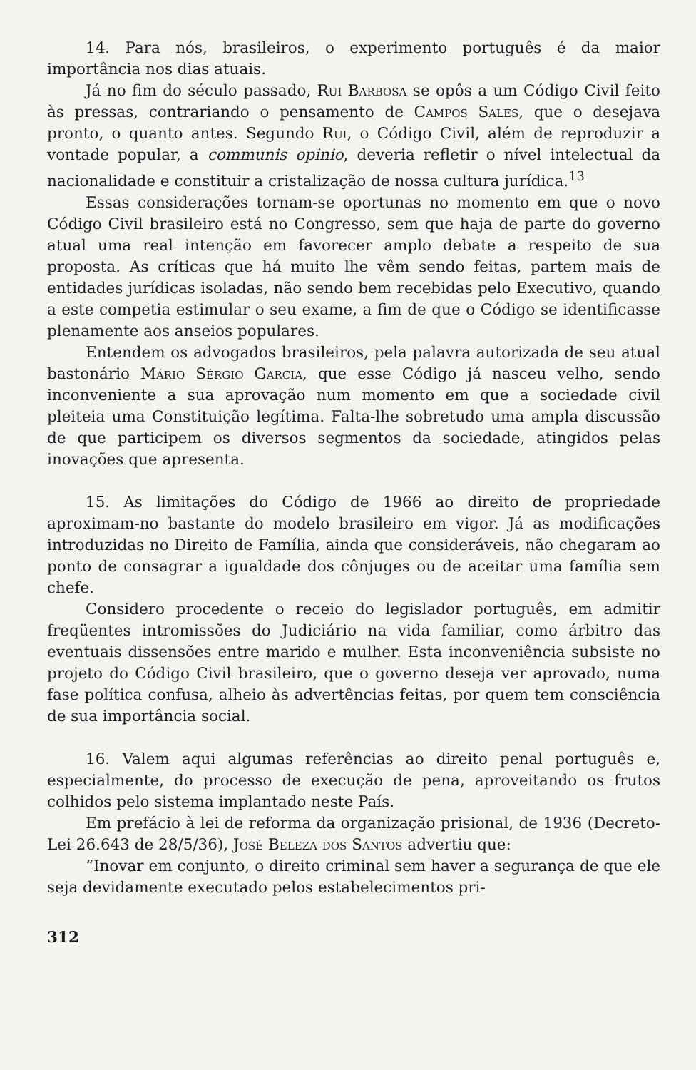14. Para nós, brasileiros, o experimento português é da maior importância nos dias atuais.
Já no fim do século passado, Rui Barbosa se opôs a um Código Civil feito às pressas, contrariando o pensamento de Campos Sales, que o desejava pronto, o quanto antes. Segundo Rui, o Código Civil, além de reproduzir a vontade popular, a communis opinio, deveria refletir o nível intelectual da nacionalidade e constituir a cristalização de nossa cultura jurídica.<sup>13</sup>
Essas considerações tornam-se oportunas no momento em que o novo Código Civil brasileiro está no Congresso, sem que haja de parte do governo atual uma real intenção em favorecer amplo debate a respeito de sua proposta. As críticas que há muito lhe vêm sendo feitas, partem mais de entidades jurídicas isoladas, não sendo bem recebidas pelo Executivo, quando a este competia estimular o seu exame, a fim de que o Código se identificasse plenamente aos anseios populares.
Entendem os advogados brasileiros, pela palavra autorizada de seu atual bastonário Mário Sérgio Garcia, que esse Código já nasceu velho, sendo inconveniente a sua aprovação num momento em que a sociedade civil pleiteia uma Constituição legítima. Falta-lhe sobretudo uma ampla discussão de que participem os diversos segmentos da sociedade, atingidos pelas inovações que apresenta.
15. As limitações do Código de 1966 ao direito de propriedade aproximam-no bastante do modelo brasileiro em vigor. Já as modificações introduzidas no Direito de Família, ainda que consideráveis, não chegaram ao ponto de consagrar a igualdade dos cônjuges ou de aceitar uma família sem chefe.
Considero procedente o receio do legislador português, em admitir freqüentes intromissões do Judiciário na vida familiar, como árbitro das eventuais dissensões entre marido e mulher. Esta inconveniência subsiste no projeto do Código Civil brasileiro, que o governo deseja ver aprovado, numa fase política confusa, alheio às advertências feitas, por quem tem consciência de sua importância social.
16. Valem aqui algumas referências ao direito penal português e, especialmente, do processo de execução de pena, aproveitando os frutos colhidos pelo sistema implantado neste País.
Em prefácio à lei de reforma da organização prisional, de 1936 (Decreto-Lei 26.643 de 28/5/36), José Beleza dos Santos advertiu que:
“Inovar em conjunto, o direito criminal sem haver a segurança de que ele seja devidamente executado pelos estabelecimentos pri-
312